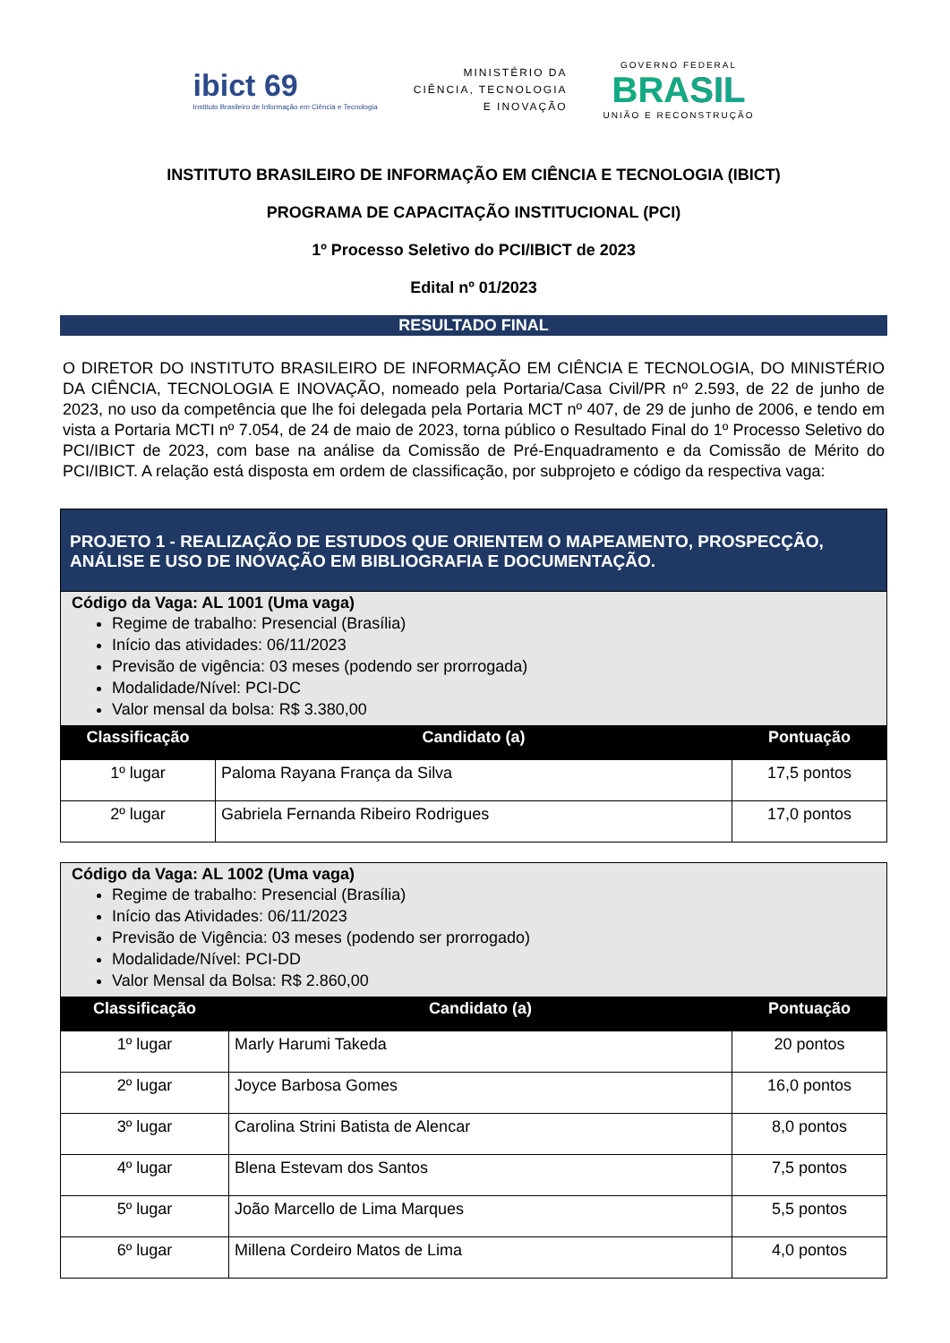ibict 69
Instituto Brasileiro de Informação em Ciência e Tecnologia
MINISTÉRIO DA
CIÊNCIA, TECNOLOGIA
E INOVAÇÃO
GOVERNO FEDERAL
BRASIL
UNIÃO E RECONSTRUÇÃO
INSTITUTO BRASILEIRO DE INFORMAÇÃO EM CIÊNCIA E TECNOLOGIA (IBICT)
PROGRAMA DE CAPACITAÇÃO INSTITUCIONAL (PCI)
1º Processo Seletivo do PCI/IBICT de 2023
Edital nº 01/2023
RESULTADO FINAL
O DIRETOR DO INSTITUTO BRASILEIRO DE INFORMAÇÃO EM CIÊNCIA E TECNOLOGIA, DO MINISTÉRIO DA CIÊNCIA, TECNOLOGIA E INOVAÇÃO, nomeado pela Portaria/Casa Civil/PR nº 2.593, de 22 de junho de 2023, no uso da competência que lhe foi delegada pela Portaria MCT nº 407, de 29 de junho de 2006, e tendo em vista a Portaria MCTI nº 7.054, de 24 de maio de 2023, torna público o Resultado Final do 1º Processo Seletivo do PCI/IBICT de 2023, com base na análise da Comissão de Pré-Enquadramento e da Comissão de Mérito do PCI/IBICT. A relação está disposta em ordem de classificação, por subprojeto e código da respectiva vaga:
| PROJETO 1 - REALIZAÇÃO DE ESTUDOS QUE ORIENTEM O MAPEAMENTO, PROSPECÇÃO, ANÁLISE E USO DE INOVAÇÃO EM BIBLIOGRAFIA E DOCUMENTAÇÃO. | | |
| --- | --- | --- |
| Código da Vaga: AL 1001 (Uma vaga) Regime de trabalho: Presencial (Brasília) Início das atividades: 06/11/2023 Previsão de vigência: 03 meses (podendo ser prorrogada) Modalidade/Nível: PCI-DC Valor mensal da bolsa: R$ 3.380,00 | | |
| Classificação | Candidato (a) | Pontuação |
| 1º lugar | Paloma Rayana França da Silva | 17,5 pontos |
| 2º lugar | Gabriela Fernanda Ribeiro Rodrigues | 17,0 pontos |
| Código da Vaga: AL 1002 (Uma vaga) Regime de trabalho: Presencial (Brasília) Início das Atividades: 06/11/2023 Previsão de Vigência: 03 meses (podendo ser prorrogado) Modalidade/Nível: PCI-DD Valor Mensal da Bolsa: R$ 2.860,00 | | |
| Classificação | Candidato (a) | Pontuação |
| 1º lugar | Marly Harumi Takeda | 20 pontos |
| 2º lugar | Joyce Barbosa Gomes | 16,0 pontos |
| 3º lugar | Carolina Strini Batista de Alencar | 8,0 pontos |
| 4º lugar | Blena Estevam dos Santos | 7,5 pontos |
| 5º lugar | João Marcello de Lima Marques | 5,5 pontos |
| 6º lugar | Millena Cordeiro Matos de Lima | 4,0 pontos |